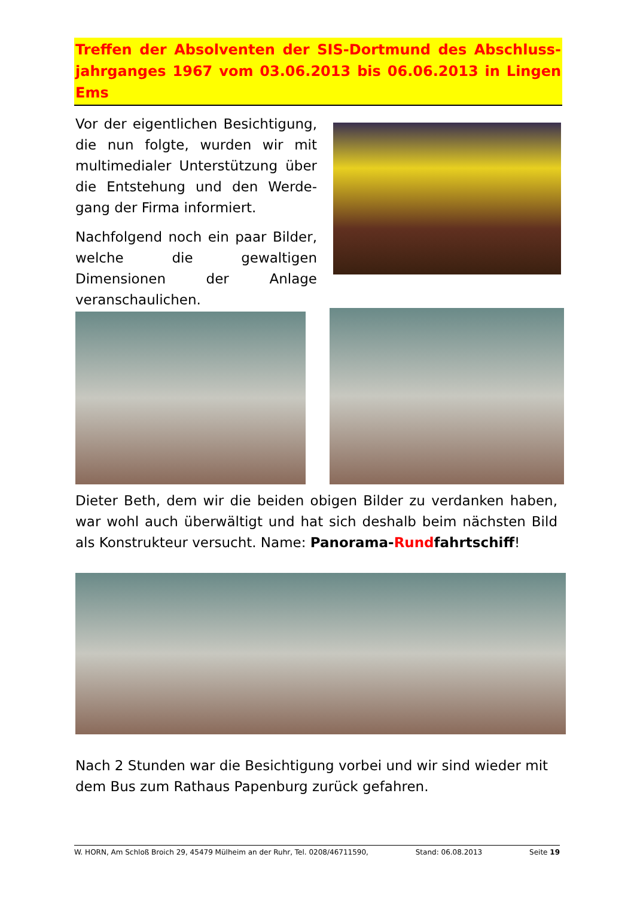Treffen der Absolventen der SIS-Dortmund des Abschluss-jahrganges 1967 vom 03.06.2013 bis 06.06.2013 in Lingen Ems
Vor der eigentlichen Besichtigung, die nun folgte, wurden wir mit multimedialer Unterstützung über die Entstehung und den Werde-gang der Firma informiert.
Nachfolgend noch ein paar Bilder, welche die gewaltigen Dimensionen der Anlage veranschaulichen.
Dieter Beth, dem wir die beiden obigen Bilder zu verdanken haben, war wohl auch überwältigt und hat sich deshalb beim nächsten Bild als Konstrukteur versucht. Name: Panorama-Rundfahrtschiff!
Nach 2 Stunden war die Besichtigung vorbei und wir sind wieder mit dem Bus zum Rathaus Papenburg zurück gefahren.
W. HORN, Am Schloß Broich 29, 45479 Mülheim an der Ruhr, Tel. 0208/46711590, Stand: 06.08.2013 Seite 19